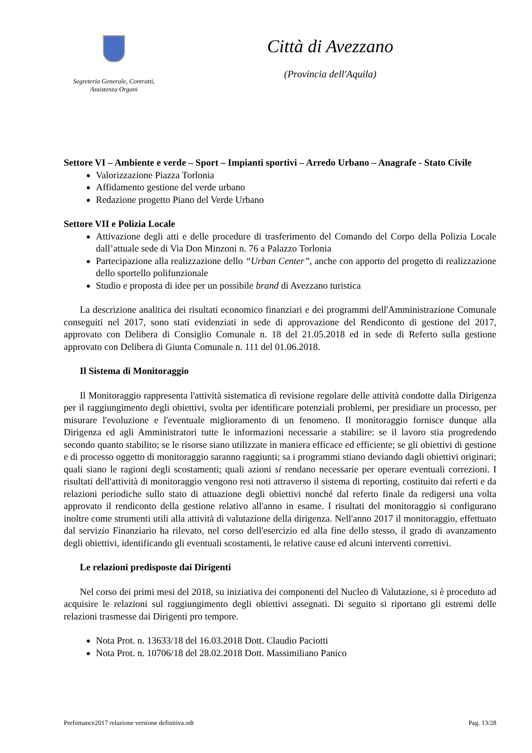Segreteria Generale, Contratti,
Assistenza Organi
Città di Avezzano
(Provincia dell'Aquila)
Settore VI – Ambiente e verde – Sport – Impianti sportivi – Arredo Urbano – Anagrafe - Stato Civile
Valorizzazione Piazza Torlonia
Affidamento gestione del verde urbano
Redazione progetto Piano del Verde Urbano
Settore VII e Polizia Locale
Attivazione degli atti e delle procedure di trasferimento del Comando del Corpo della Polizia Locale dall’attuale sede di Via Don Minzoni n. 76 a Palazzo Torlonia
Partecipazione alla realizzazione dello “Urban Center”, anche con apporto del progetto di realizzazione dello sportello polifunzionale
Studio e proposta di idee per un possibile brand di Avezzano turistica
La descrizione analitica dei risultati economico finanziari e dei programmi dell'Amministrazione Comunale conseguiti nel 2017, sono stati evidenziati in sede di approvazione del Rendiconto di gestione del 2017, approvato con Delibera di Consiglio Comunale n. 18 del 21.05.2018 ed in sede di Referto sulla gestione approvato con Delibera di Giunta Comunale n. 111 del 01.06.2018.
Il Sistema di Monitoraggio
Il Monitoraggio rappresenta l'attività sistematica dì revisione regolare delle attività condotte dalla Dirigenza per il raggiungimento degli obiettivi, svolta per identificare potenziali problemi, per presidiare un processo, per misurare l'evoluzione e l'eventuale miglioramento di un fenomeno. Il monitoraggio fornisce dunque alla Dirigenza ed agli Amministratori tutte le informazioni necessarie a stabilire: se il lavoro stia progredendo secondo quanto stabilito; se le risorse siano utilizzate in maniera efficace ed efficiente; se gli obiettivi di gestione e di processo oggetto di monitoraggio saranno raggiunti; sa i programmi stiano deviando dagli obiettivi originari; quali siano le ragioni degli scostamenti; quali azioni si rendano necessarie per operare eventuali correzioni. I risultati dell'attività di monitoraggio vengono resi noti attraverso il sistema di reporting, costituito dai referti e da relazioni periodiche sullo stato di attuazione degli obiettivi nonché dal referto finale da redigersi una volta approvato il rendiconto della gestione relativo all'anno in esame. I risultati del monitoraggio si configurano inoltre come strumenti utili alla attività di valutazione della dirigenza. Nell'anno 2017 il monitoraggio, effettuato dal servizio Finanziario ha rilevato, nel corso dell'esercizio ed alla fine dello stesso, il grado di avanzamento degli obiettivi, identificando gli eventuali scostamenti, le relative cause ed alcuni interventi correttivi.
Le relazioni predisposte dai Dirigenti
Nel corso dei primi mesi del 2018, su iniziativa dei componenti del Nucleo di Valutazione, si è proceduto ad acquisire le relazioni sul raggiungimento degli obiettivi assegnati. Di seguito si riportano gli estremi delle relazioni trasmesse dai Dirigenti pro tempore.
Nota Prot. n. 13633/18 del 16.03.2018 Dott. Claudio Paciotti
Nota Prot. n. 10706/18 del 28.02.2018 Dott. Massimiliano Panico
Perfomance2017 relazione versione definitiva.odt Pag. 13/28